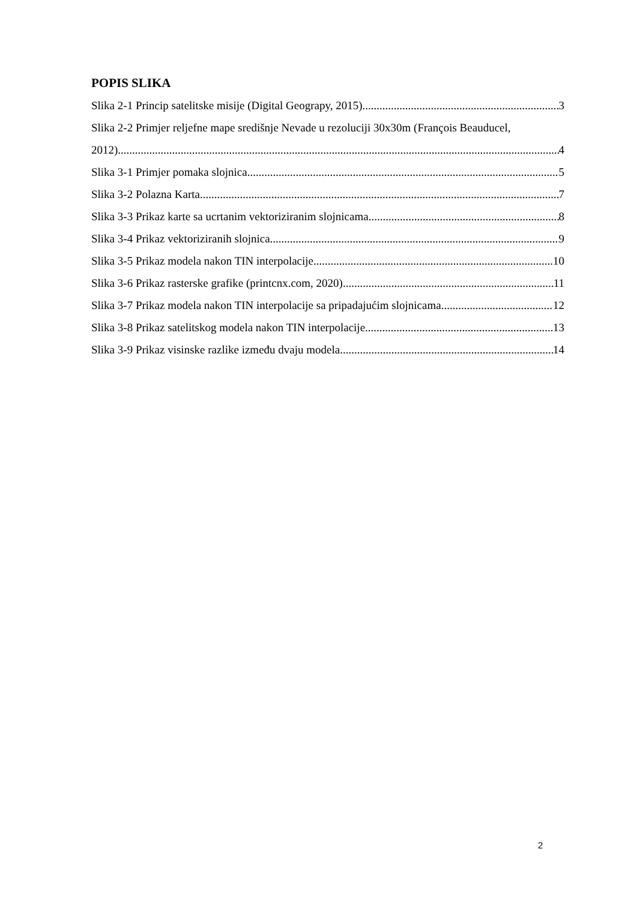POPIS SLIKA
Slika 2-1 Princip satelitske misije (Digital Geograpy, 2015) 3
Slika 2-2 Primjer reljefne mape središnje Nevade u rezoluciji 30x30m (François Beauducel,
2012) 4
Slika 3-1 Primjer pomaka slojnica 5
Slika 3-2 Polazna Karta 7
Slika 3-3 Prikaz karte sa ucrtanim vektoriziranim slojnicama 8
Slika 3-4 Prikaz vektoriziranih slojnica 9
Slika 3-5 Prikaz modela nakon TIN interpolacije 10
Slika 3-6 Prikaz rasterske grafike (printcnx.com, 2020) 11
Slika 3-7 Prikaz modela nakon TIN interpolacije sa pripadajućim slojnicama 12
Slika 3-8 Prikaz satelitskog modela nakon TIN interpolacije 13
Slika 3-9 Prikaz visinske razlike između dvaju modela 14
2